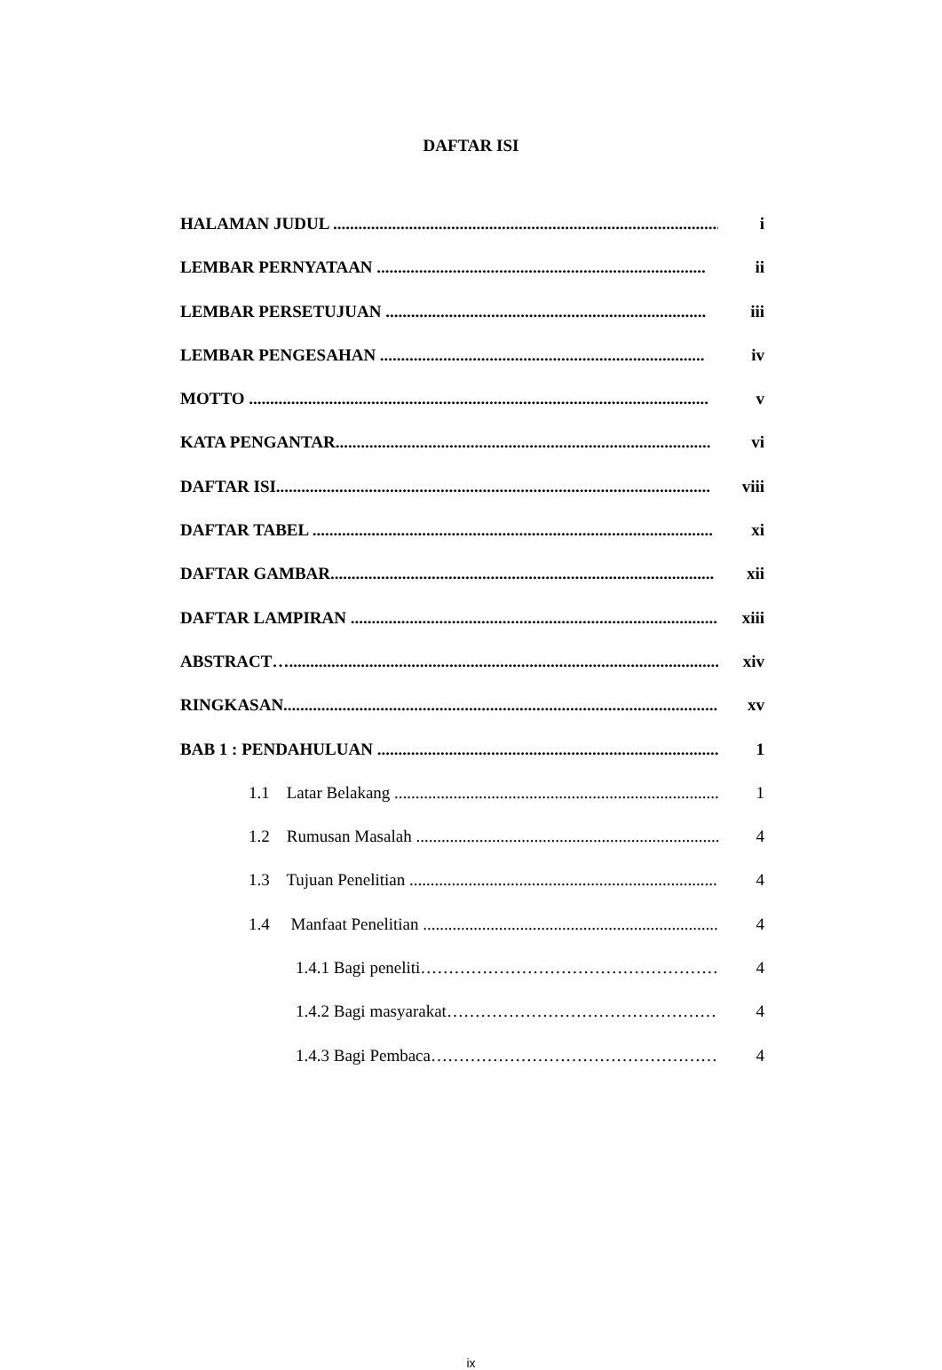DAFTAR ISI
HALAMAN JUDUL .............................................................................................. i
LEMBAR PERNYATAAN .............................................................................. ii
LEMBAR PERSETUJUAN ............................................................................ iii
LEMBAR PENGESAHAN ............................................................................. iv
MOTTO ............................................................................................................. v
KATA PENGANTAR......................................................................................... vi
DAFTAR ISI....................................................................................................... viii
DAFTAR TABEL ............................................................................................... xi
DAFTAR GAMBAR........................................................................................... xii
DAFTAR LAMPIRAN ....................................................................................... xiii
ABSTRACT…....................................................................................................... xiv
RINGKASAN....................................................................................................... xv
BAB 1 : PENDAHULUAN .................................................................................. 1
1.1 Latar Belakang ................................................................................... 1
1.2 Rumusan Masalah ............................................................................... 4
1.3 Tujuan Penelitian .............................................................................. 4
1.4 Manfaat Penelitian ........................................................................... 4
1.4.1 Bagi peneliti………………………………………………… 4
1.4.2 Bagi masyarakat……………………………………………… 4
1.4.3 Bagi Pembaca………………………………………………… 4
ix